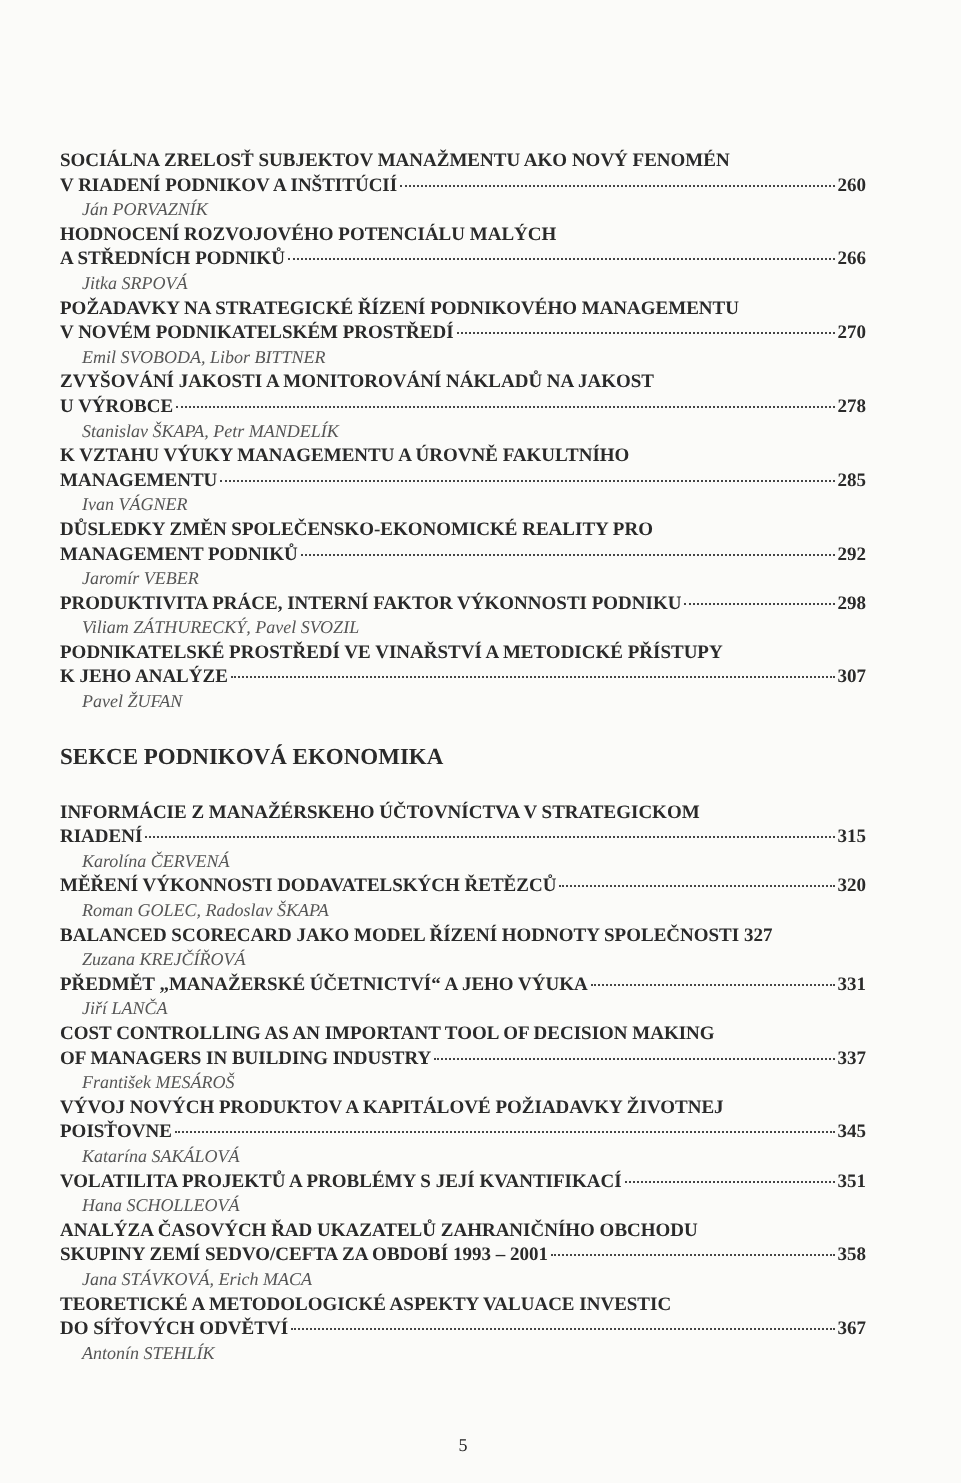SOCIÁLNA ZRELOSŤ SUBJEKTOV MANAŽMENTU AKO NOVÝ FENOMÉN
V RIADENÍ PODNIKOV A INŠTITÚCIÍ 260
Ján PORVAZNÍK
HODNOCENÍ ROZVOJOVÉHO POTENCIÁLU MALÝCH
A STŘEDNÍCH PODNIKŮ 266
Jitka SRPOVÁ
POŽADAVKY NA STRATEGICKÉ ŘÍZENÍ PODNIKOVÉHO MANAGEMENTU
V NOVÉM PODNIKATELSKÉM PROSTŘEDÍ 270
Emil SVOBODA, Libor BITTNER
ZVYŠOVÁNÍ JAKOSTI A MONITOROVÁNÍ NÁKLADŮ NA JAKOST
U VÝROBCE 278
Stanislav ŠKAPA, Petr MANDELÍK
K VZTAHU VÝUKY MANAGEMENTU A ÚROVNĚ FAKULTNÍHO
MANAGEMENTU 285
Ivan VÁGNER
DŮSLEDKY ZMĚN SPOLEČENSKO-EKONOMICKÉ REALITY PRO
MANAGEMENT PODNIKŮ 292
Jaromír VEBER
PRODUKTIVITA PRÁCE, INTERNÍ FAKTOR VÝKONNOSTI PODNIKU 298
Viliam ZÁTHURECKÝ, Pavel SVOZIL
PODNIKATELSKÉ PROSTŘEDÍ VE VINAŘSTVÍ A METODICKÉ PŘÍSTUPY
K JEHO ANALÝZE 307
Pavel ŽUFAN
SEKCE PODNIKOVÁ EKONOMIKA
INFORMÁCIE Z MANAŽÉRSKEHO ÚČTOVNÍCTVA V STRATEGICKOM
RIADENÍ 315
Karolína ČERVENÁ
MĚŘENÍ VÝKONNOSTI DODAVATELSKÝCH ŘETĚZCŮ 320
Roman GOLEC, Radoslav ŠKAPA
BALANCED SCORECARD JAKO MODEL ŘÍZENÍ HODNOTY SPOLEČNOSTI 327
Zuzana KREJČÍŘOVÁ
PŘEDMĚT „MANAŽERSKÉ ÚČETNICTVÍ“ A JEHO VÝUKA 331
Jiří LANČA
COST CONTROLLING AS AN IMPORTANT TOOL OF DECISION MAKING
OF MANAGERS IN BUILDING INDUSTRY 337
František MESÁROŠ
VÝVOJ NOVÝCH PRODUKTOV A KAPITÁLOVÉ POŽIADAVKY ŽIVOTNEJ
POISŤOVNE 345
Katarína SAKÁLOVÁ
VOLATILITA PROJEKTŮ A PROBLÉMY S JEJÍ KVANTIFIKACÍ 351
Hana SCHOLLEOVÁ
ANALÝZA ČASOVÝCH ŘAD UKAZATELŮ ZAHRANIČNÍHO OBCHODU
SKUPINY ZEMÍ SEDVO/CEFTA ZA OBDOBÍ 1993 – 2001 358
Jana STÁVKOVÁ, Erich MACA
TEORETICKÉ A METODOLOGICKÉ ASPEKTY VALUACE INVESTIC
DO SÍŤOVÝCH ODVĚTVÍ 367
Antonín STEHLÍK
5